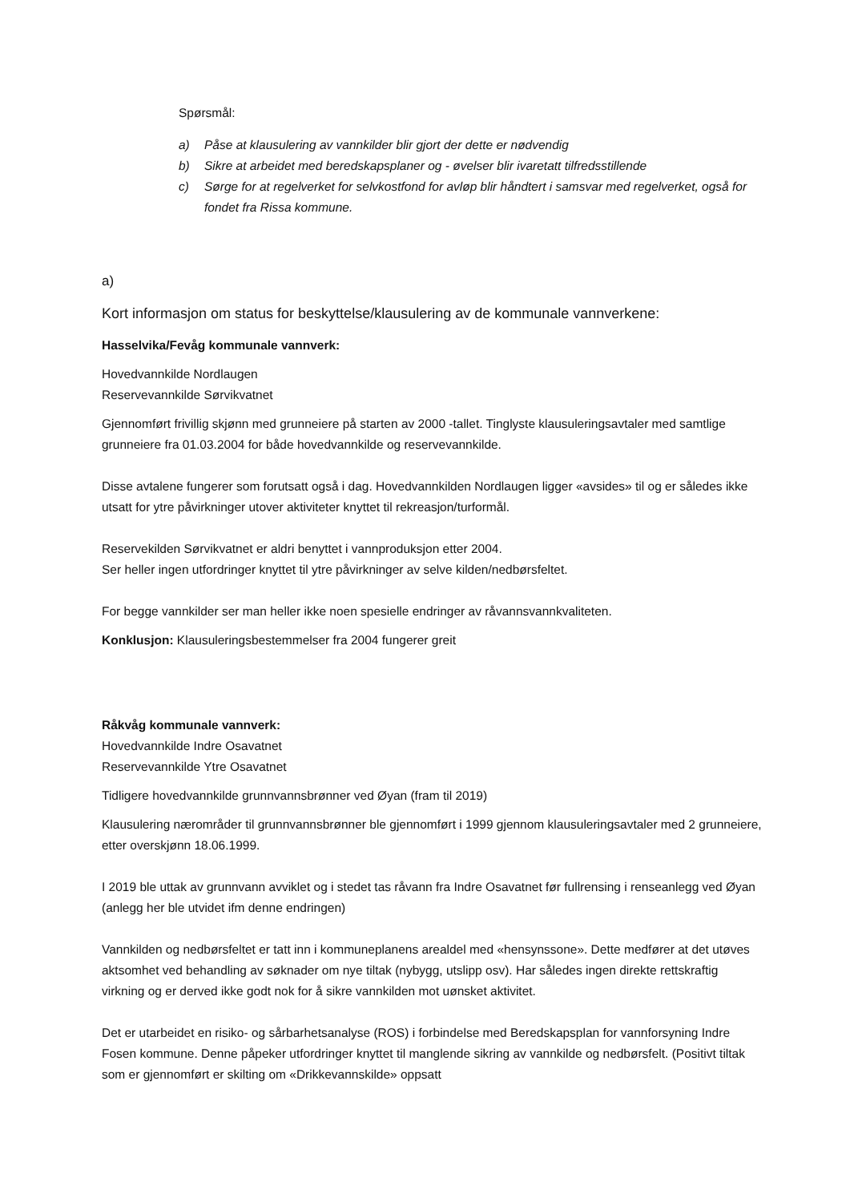Spørsmål:
a) Påse at klausulering av vannkilder blir gjort der dette er nødvendig
b) Sikre at arbeidet med beredskapsplaner og - øvelser blir ivaretatt tilfredsstillende
c) Sørge for at regelverket for selvkostfond for avløp blir håndtert i samsvar med regelverket, også for fondet fra Rissa kommune.
a)
Kort informasjon om status for beskyttelse/klausulering av de kommunale vannverkene:
Hasselvika/Fevåg kommunale vannverk:
Hovedvannkilde Nordlaugen
Reservevannkilde Sørvikvatnet
Gjennomført frivillig skjønn med grunneiere på starten av 2000 -tallet. Tinglyste klausuleringsavtaler med samtlige grunneiere fra 01.03.2004 for både hovedvannkilde og reservevannkilde.
Disse avtalene fungerer som forutsatt også i dag. Hovedvannkilden Nordlaugen ligger «avsides» til og er således ikke utsatt for ytre påvirkninger utover aktiviteter knyttet til rekreasjon/turformål.
Reservekilden Sørvikvatnet er aldri benyttet i vannproduksjon etter 2004.
Ser heller ingen utfordringer knyttet til ytre påvirkninger av selve kilden/nedbørsfeltet.
For begge vannkilder ser man heller ikke noen spesielle endringer av råvannsvannkvaliteten.
Konklusjon: Klausuleringsbestemmelser fra 2004 fungerer greit
Råkvåg kommunale vannverk:
Hovedvannkilde Indre Osavatnet
Reservevannkilde Ytre Osavatnet
Tidligere hovedvannkilde grunnvannsbrønner ved Øyan (fram til 2019)
Klausulering nærområder til grunnvannsbrønner ble gjennomført i 1999 gjennom klausuleringsavtaler med 2 grunneiere, etter overskjønn 18.06.1999.
I 2019 ble uttak av grunnvann avviklet og i stedet tas råvann fra Indre Osavatnet før fullrensing i renseanlegg ved Øyan (anlegg her ble utvidet ifm denne endringen)
Vannkilden og nedbørsfeltet er tatt inn i kommuneplanens arealdel med «hensynssone». Dette medfører at det utøves aktsomhet ved behandling av søknader om nye tiltak (nybygg, utslipp osv). Har således ingen direkte rettskraftig virkning og er derved ikke godt nok for å sikre vannkilden mot uønsket aktivitet.
Det er utarbeidet en risiko- og sårbarhetsanalyse (ROS) i forbindelse med Beredskapsplan for vannforsyning Indre Fosen kommune. Denne påpeker utfordringer knyttet til manglende sikring av vannkilde og nedbørsfelt. (Positivt tiltak som er gjennomført er skilting om «Drikkevannskilde» oppsatt